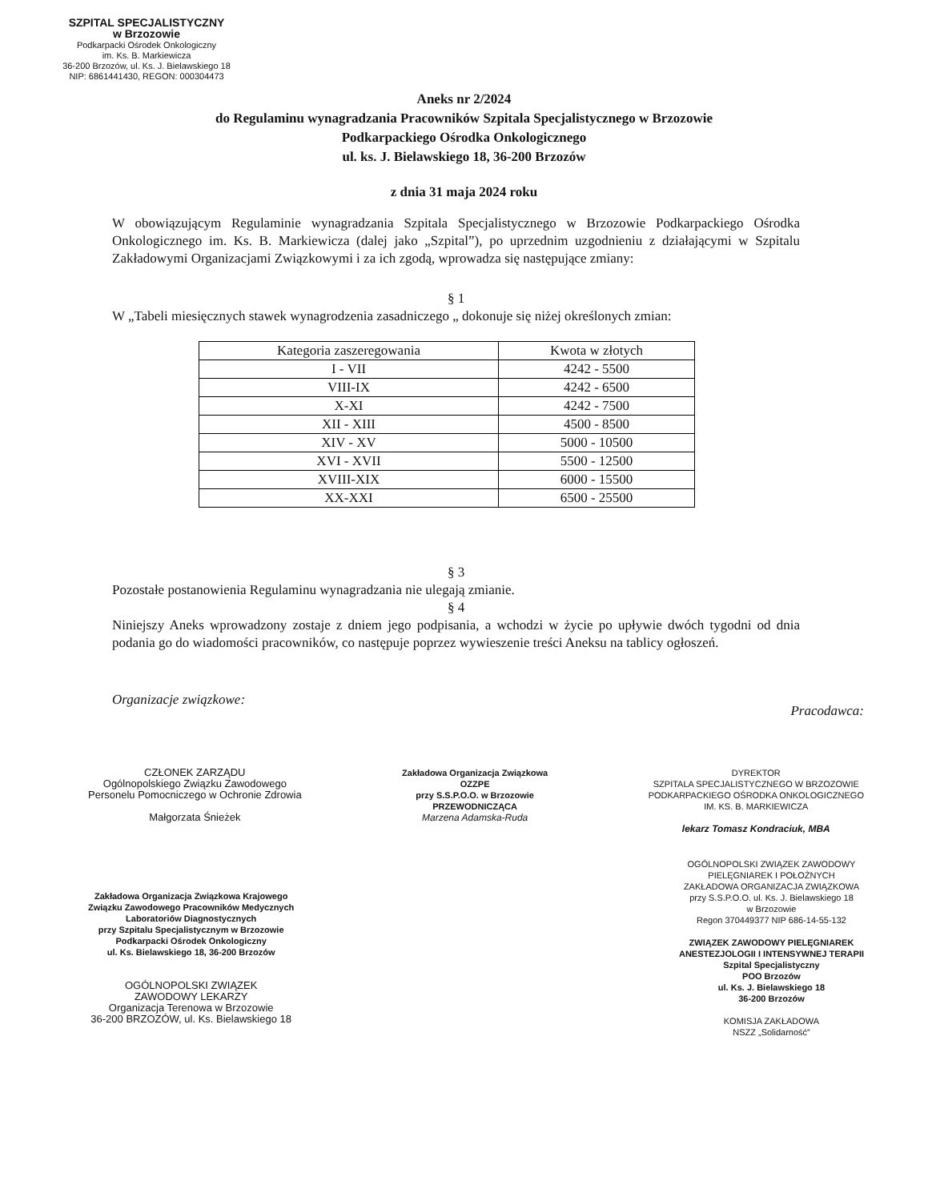SZPITAL SPECJALISTYCZNY
w Brzozowie
Podkarpacki Ośrodek Onkologiczny
im. Ks. B. Markiewicza
36-200 Brzozów, ul. Ks. J. Bielawskiego 18
NIP: 6861441430, REGON: 000304473
Aneks nr 2/2024
do Regulaminu wynagradzania Pracowników Szpitala Specjalistycznego w Brzozowie
Podkarpackiego Ośrodka Onkologicznego
ul. ks. J. Bielawskiego 18, 36-200 Brzozów
z dnia 31 maja 2024 roku
W obowiązującym Regulaminie wynagradzania Szpitala Specjalistycznego w Brzozowie Podkarpackiego Ośrodka Onkologicznego im. Ks. B. Markiewicza (dalej jako „Szpital”), po uprzednim uzgodnieniu z działającymi w Szpitalu Zakładowymi Organizacjami Związkowymi i za ich zgodą, wprowadza się następujące zmiany:
§ 1
W „Tabeli miesięcznych stawek wynagrodzenia zasadniczego „ dokonuje się niżej określonych zmian:
| Kategoria zaszeregowania | Kwota w złotych |
| --- | --- |
| I - VII | 4242 - 5500 |
| VIII-IX | 4242 - 6500 |
| X-XI | 4242 - 7500 |
| XII - XIII | 4500 - 8500 |
| XIV - XV | 5000 - 10500 |
| XVI - XVII | 5500 - 12500 |
| XVIII-XIX | 6000 - 15500 |
| XX-XXI | 6500 - 25500 |
§ 3
Pozostałe postanowienia Regulaminu wynagradzania nie ulegają zmianie.
§ 4
Niniejszy Aneks wprowadzony zostaje z dniem jego podpisania, a wchodzi w życie po upływie dwóch tygodni od dnia podania go do wiadomości pracowników, co następuje poprzez wywieszenie treści Aneksu na tablicy ogłoszeń.
Organizacje związkowe: Pracodawca:
CZŁONEK ZARZĄDU
Ogólnopolskiego Związku Zawodowego
Personelu Pomocniczego w Ochronie Zdrowia
Małgorzata Śnieżek
Zakładowa Organizacja Związkowa
OZZPE
przy S.S.P.O.O. w Brzozowie
PRZEWODNICZĄCA
Marzena Adamska-Ruda
DYREKTOR
SZPITALA SPECJALISTYCZNEGO W BRZOZOWIE
PODKARPACKIEGO OŚRODKA ONKOLOGICZNEGO
IM. KS. B. MARKIEWICZA
lekarz Tomasz Kondraciuk, MBA
Zakładowa Organizacja Związkowa Krajowego
Związku Zawodowego Pracowników Medycznych
Laboratoriów Diagnostycznych
przy Szpitalu Specjalistycznym w Brzozowie
Podkarpacki Ośrodek Onkologiczny
ul. Ks. Bielawskiego 18, 36-200 Brzozów
OGÓLNOPOLSKI ZWIĄZEK
ZAWODOWY LEKARZY
Organizacja Terenowa w Brzozowie
36-200 BRZOZÓW, ul. Ks. Bielawskiego 18
OGÓLNOPOLSKI ZWIĄZEK ZAWODOWY
PIELĘGNIAREK I POŁOŻNYCH
ZAKŁADOWA ORGANIZACJA ZWIĄZKOWA
przy S.S.P.O.O. ul. Ks. J. Bielawskiego 18
w Brzozowie
Regon 370449377 NIP 686-14-55-132
ZWIĄZEK ZAWODOWY PIELĘGNIAREK
ANESTEZJOLOGII I INTENSYWNEJ TERAPII
Szpital Specjalistyczny
POO Brzozów
ul. Ks. J. Bielawskiego 18
36-200 Brzozów
KOMISJA ZAKŁADOWA
NSZZ „Solidarność”